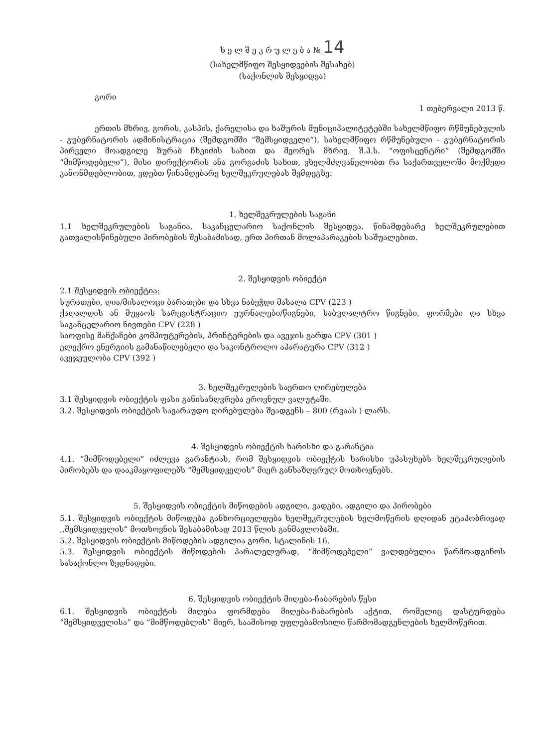ხ ე ლ შ ე კ რ უ ლ ე ბ ა № 14
(სახელმწიფო შესყიდვების შესახებ)
(საქონლის შესყიდვა)
გორი
1 თებერვალი 2013 წ.
ერთის მხრივ, გორის, კასპის, ქარელისა და ხაშურის მუნიციპალიტეტებში სახელმწიფო რწმუნებულის - გუბერნატორის ადმინისტრაცია (შემდგომში “შემსყიდველი”), სახელმწიფო რწმუნებული - გუბერნატორის პირველი მოადგილე ზურაბ ჩხეიძის სახით და მეორეს მხრივ, შ.პ.ს. “ოფისცენტრი” (შემდგომში “მიმწოდებელი”), მისი დირექტორის ანა გორგაძის სახით, ვხელმძღვანელობთ რა საქართველოში მოქმედი კანონმდებლობით, ვდებთ წინამდებარე ხელშეკრულებას შემდეგზე:
1. ხელშეკრულების საგანი
1.1 ხელშეკრულების საგანია, საკანცელარიო საქონლის შესყიდვა, წინამდებარე ხელშეკრულებით გათვალისწინებული პირობების შესაბამისად, ერთ პირთან მოლაპარაკების საშუალებით.
2. შესყიდვის ობიექტი
2.1 შესყიდვის ობიექტია:
სურათები, ღია/მისალოცი ბარათები და სხვა ნაბეჭდი მასალა CPV (223 )
ქაღალდის ან მუყაოს სარეგისტრაციო ჟურნალები/წიგნები, საბუღალტრო წიგნები, ფორმები და სხვა საკანცელარიო ნივთები CPV (228 )
საოფისე მანქანები კომპიუტერების, პრინტერების და ავეჯის გარდა CPV (301 )
ელექრო ენერგიის გამანაწილებელი და საკონტროლო აპარატურა CPV (312 )
ავეჯეულობა CPV (392 )
3. ხელშეკრულების საერთო ღირებულება
3.1 შესყიდვის ობიექტის ფასი განისაზღვრება ეროვნულ ვალუტაში.
3.2. შესყიდვის ობიექტის სავარაუდო ღირებულება შეადგენს – 800 (რვაას ) ლარს.
4. შესყიდვის ობიექტის ხარისხი და გარანტია
4.1. “მიმწოდებელი” იძლევა გარანტიას, რომ შესყიდვის ობიექტის ხარისხი უპასუხებს ხელშეკრულების პირობებს და დააკმაყოფილებს “შემსყიდველის” მიერ განსაზღვრულ მოთხოვნებს.
5. შესყიდვის ობიექტის მიწოდების ადგილი, ვადები, ადგილი და პირობები
5.1. შესყიდვის ობიექტის მიწოდება განხორციელდება ხელშეკრულების ხელმოწერის დღიდან ეტაპობრივად ,,შემსყიდველის” მოთხოვნის შესაბამისად 2013 წლის განმავლობაში.
5.2. შესყიდვის ობიექტის მიწოდების ადგილია გორი, სტალინის 16.
5.3. შესყიდვის ობიექტის მიწოდების პარალელურად, “მიმწოდებელი” ვალდებულია წარმოადგინოს სასაქონლო ზედნადები.
6. შესყიდვის ობიექტის მიღება-ჩაბარების წესი
6.1. შესყიდვის ობიექტის მიღება ფორმდება მიღება-ჩაბარების აქტით, რომელიც დასტურდება “შემსყიდველისა” და “მიმწოდებლის” მიერ, საამისოდ უფლებამოსილი წარმომადგენლების ხელმოწერით.